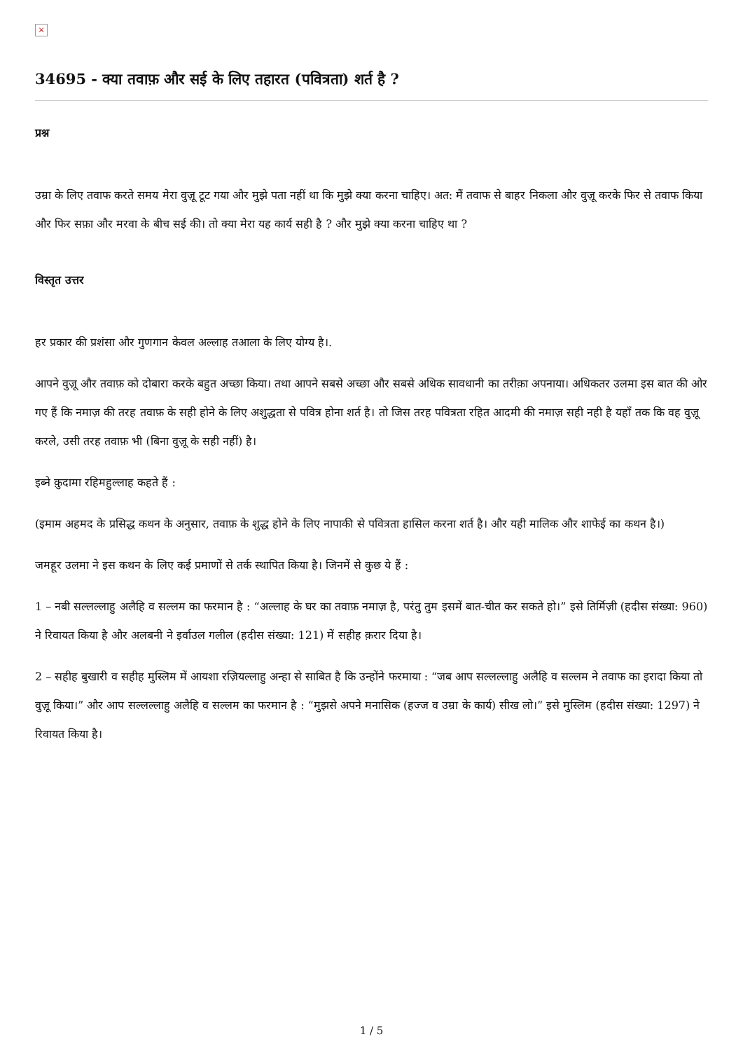×
34695 - क्या तवाफ़ और सई के लिए तहारत (पवित्रता) शर्त है ?
प्रश्न
उम्रा के लिए तवाफ करते समय मेरा वुज़ू टूट गया और मुझे पता नहीं था कि मुझे क्या करना चाहिए। अत: मैं तवाफ से बाहर निकला और वुज़ू करके फिर से तवाफ किया और फिर सफ़ा और मरवा के बीच सई की। तो क्या मेरा यह कार्य सही है ? और मुझे क्या करना चाहिए था ?
विस्तृत उत्तर
हर प्रकार की प्रशंसा और गुणगान केवल अल्लाह तआला के लिए योग्य है।.
आपने वुज़ू और तवाफ़ को दोबारा करके बहुत अच्छा किया। तथा आपने सबसे अच्छा और सबसे अधिक सावधानी का तरीक़ा अपनाया। अधिकतर उलमा इस बात की ओर गए हैं कि नमाज़ की तरह तवाफ़ के सही होने के लिए अशुद्धता से पवित्र होना शर्त है। तो जिस तरह पवित्रता रहित आदमी की नमाज़ सही नही है यहाँ तक कि वह वुज़ू करले, उसी तरह तवाफ़ भी (बिना वुज़ू के सही नहीं) है।
इब्ने क़ुदामा रहिमहुल्लाह कहते हैं :
(इमाम अहमद के प्रसिद्ध कथन के अनुसार, तवाफ़ के शुद्ध होने के लिए नापाकी से पवित्रता हासिल करना शर्त है। और यही मालिक और शाफेई का कथन है।)
जमहूर उलमा ने इस कथन के लिए कई प्रमाणों से तर्क स्थापित किया है। जिनमें से कुछ ये हैं :
1 – नबी सल्लल्लाहु अलैहि व सल्लम का फरमान है : “अल्लाह के घर का तवाफ़ नमाज़ है, परंतु तुम इसमें बात-चीत कर सकते हो।” इसे तिर्मिज़ी (हदीस संख्या: 960) ने रिवायत किया है और अलबनी ने इर्वाउल गलील (हदीस संख्या: 121) में सहीह क़रार दिया है।
2 – सहीह बुखारी व सहीह मुस्लिम में आयशा रज़ियल्लाहु अन्हा से साबित है कि उन्होंने फरमाया : “जब आप सल्लल्लाहु अलैहि व सल्लम ने तवाफ का इरादा किया तो वुज़ू किया।” और आप सल्लल्लाहु अलैहि व सल्लम का फरमान है : “मुझसे अपने मनासिक (हज्ज व उम्रा के कार्य) सीख लो।” इसे मुस्लिम (हदीस संख्या: 1297) ने रिवायत किया है।
1 / 5